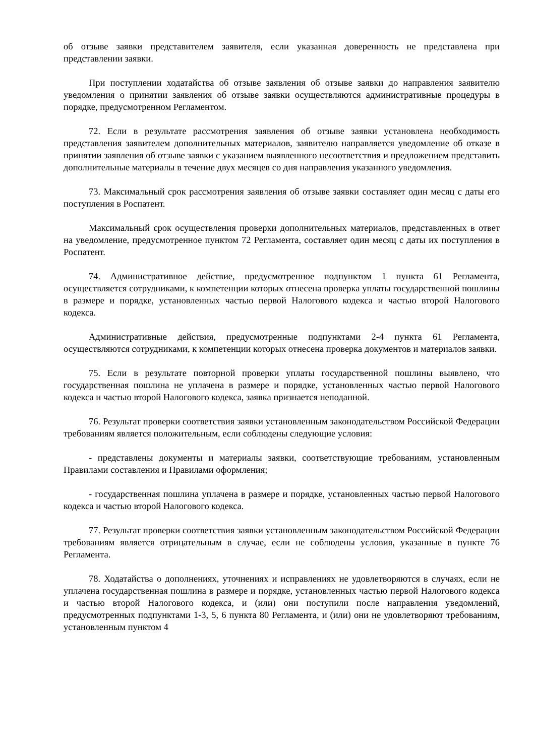об отзыве заявки представителем заявителя, если указанная доверенность не представлена при представлении заявки.
При поступлении ходатайства об отзыве заявления об отзыве заявки до направления заявителю уведомления о принятии заявления об отзыве заявки осуществляются административные процедуры в порядке, предусмотренном Регламентом.
72. Если в результате рассмотрения заявления об отзыве заявки установлена необходимость представления заявителем дополнительных материалов, заявителю направляется уведомление об отказе в принятии заявления об отзыве заявки с указанием выявленного несоответствия и предложением представить дополнительные материалы в течение двух месяцев со дня направления указанного уведомления.
73. Максимальный срок рассмотрения заявления об отзыве заявки составляет один месяц с даты его поступления в Роспатент.
Максимальный срок осуществления проверки дополнительных материалов, представленных в ответ на уведомление, предусмотренное пунктом 72 Регламента, составляет один месяц с даты их поступления в Роспатент.
74. Административное действие, предусмотренное подпунктом 1 пункта 61 Регламента, осуществляется сотрудниками, к компетенции которых отнесена проверка уплаты государственной пошлины в размере и порядке, установленных частью первой Налогового кодекса и частью второй Налогового кодекса.
Административные действия, предусмотренные подпунктами 2-4 пункта 61 Регламента, осуществляются сотрудниками, к компетенции которых отнесена проверка документов и материалов заявки.
75. Если в результате повторной проверки уплаты государственной пошлины выявлено, что государственная пошлина не уплачена в размере и порядке, установленных частью первой Налогового кодекса и частью второй Налогового кодекса, заявка признается неподанной.
76. Результат проверки соответствия заявки установленным законодательством Российской Федерации требованиям является положительным, если соблюдены следующие условия:
- представлены документы и материалы заявки, соответствующие требованиям, установленным Правилами составления и Правилами оформления;
- государственная пошлина уплачена в размере и порядке, установленных частью первой Налогового кодекса и частью второй Налогового кодекса.
77. Результат проверки соответствия заявки установленным законодательством Российской Федерации требованиям является отрицательным в случае, если не соблюдены условия, указанные в пункте 76 Регламента.
78. Ходатайства о дополнениях, уточнениях и исправлениях не удовлетворяются в случаях, если не уплачена государственная пошлина в размере и порядке, установленных частью первой Налогового кодекса и частью второй Налогового кодекса, и (или) они поступили после направления уведомлений, предусмотренных подпунктами 1-3, 5, 6 пункта 80 Регламента, и (или) они не удовлетворяют требованиям, установленным пунктом 4